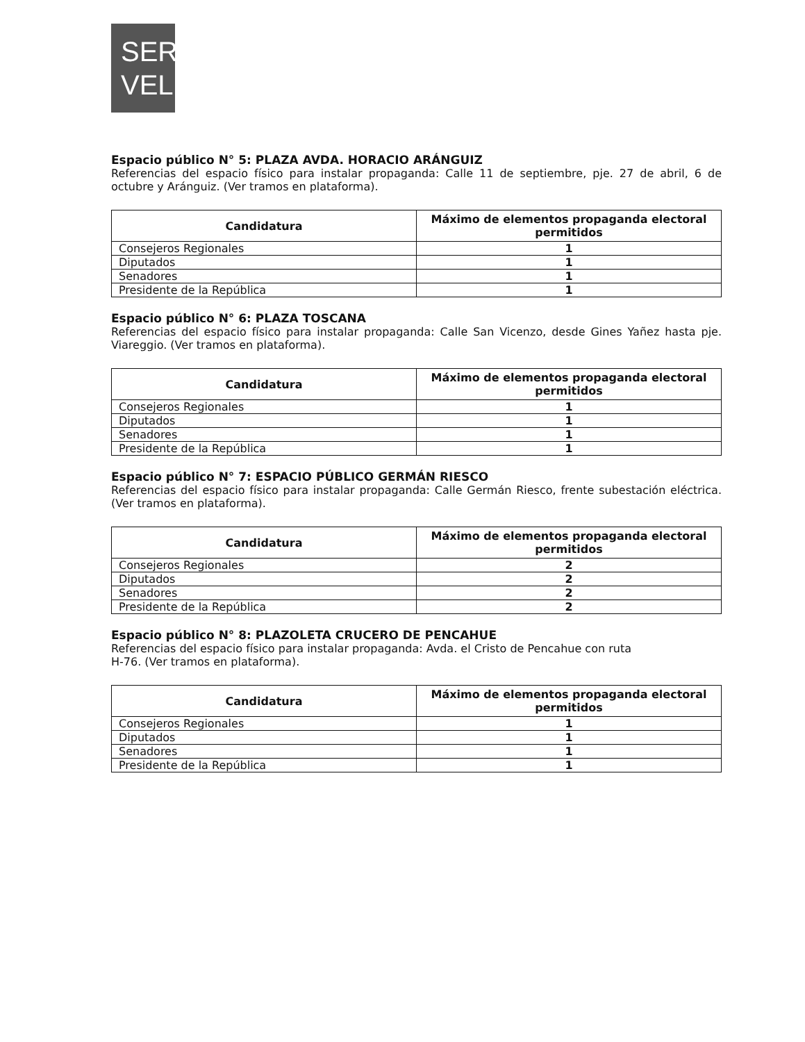SER
VEL
Espacio público N° 5: PLAZA AVDA. HORACIO ARÁNGUIZ
Referencias del espacio físico para instalar propaganda: Calle 11 de septiembre, pje. 27 de abril, 6 de octubre y Aránguiz. (Ver tramos en plataforma).
| Candidatura | Máximo de elementos propaganda electoral permitidos |
| --- | --- |
| Consejeros Regionales | 1 |
| Diputados | 1 |
| Senadores | 1 |
| Presidente de la República | 1 |
Espacio público N° 6: PLAZA TOSCANA
Referencias del espacio físico para instalar propaganda: Calle San Vicenzo, desde Gines Yañez hasta pje. Viareggio. (Ver tramos en plataforma).
| Candidatura | Máximo de elementos propaganda electoral permitidos |
| --- | --- |
| Consejeros Regionales | 1 |
| Diputados | 1 |
| Senadores | 1 |
| Presidente de la República | 1 |
Espacio público N° 7: ESPACIO PÚBLICO GERMÁN RIESCO
Referencias del espacio físico para instalar propaganda: Calle Germán Riesco, frente subestación eléctrica. (Ver tramos en plataforma).
| Candidatura | Máximo de elementos propaganda electoral permitidos |
| --- | --- |
| Consejeros Regionales | 2 |
| Diputados | 2 |
| Senadores | 2 |
| Presidente de la República | 2 |
Espacio público N° 8: PLAZOLETA CRUCERO DE PENCAHUE
Referencias del espacio físico para instalar propaganda: Avda. el Cristo de Pencahue con ruta
H-76. (Ver tramos en plataforma).
| Candidatura | Máximo de elementos propaganda electoral permitidos |
| --- | --- |
| Consejeros Regionales | 1 |
| Diputados | 1 |
| Senadores | 1 |
| Presidente de la República | 1 |